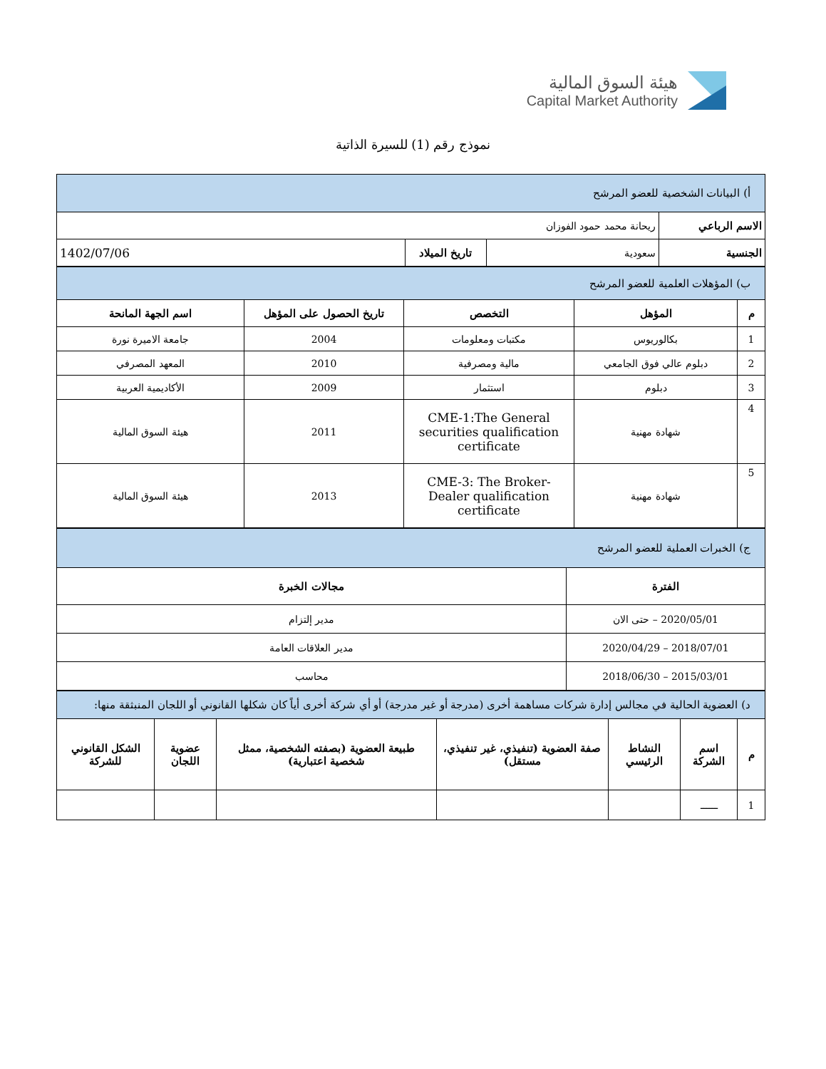هيئة السوق المالية
Capital Market Authority
نموذج رقم (1) للسيرة الذاتية
| أ) البيانات الشخصية للعضو المرشح | | | |
| الاسم الرباعي | ريحانة محمد حمود الفوزان | | |
| الجنسية | سعودية | تاريخ الميلاد | 1402/07/06 |
| ب) المؤهلات العلمية للعضو المرشح | | | | |
| م | المؤهل | التخصص | تاريخ الحصول على المؤهل | اسم الجهة المانحة |
| 1 | بكالوريوس | مكتبات ومعلومات | 2004 | جامعة الاميرة نورة |
| 2 | دبلوم عالي فوق الجامعي | مالية ومصرفية | 2010 | المعهد المصرفي |
| 3 | دبلوم | استثمار | 2009 | الأكاديمية العربية |
| 4 | شهادة مهنية | CME-1:The General securities qualification certificate | 2011 | هيئة السوق المالية |
| 5 | شهادة مهنية | CME-3: The Broker-Dealer qualification certificate | 2013 | هيئة السوق المالية |
| ج) الخبرات العملية للعضو المرشح | |
| الفترة | مجالات الخبرة |
| 2020/05/01 – حتى الان | مدير إلتزام |
| 2018/07/01 – 2020/04/29 | مدير العلاقات العامة |
| 2015/03/01 – 2018/06/30 | محاسب |
| د) العضوية الحالية في مجالس إدارة شركات مساهمة أخرى (مدرجة أو غير مدرجة) أو أي شركة أخرى أياً كان شكلها القانوني أو اللجان المنبثقة منها: | | | | | | |
| م | اسم الشركة | النشاط الرئيسي | صفة العضوية (تنفيذي، غير تنفيذي، مستقل) | طبيعة العضوية (بصفته الشخصية، ممثل شخصية اعتبارية) | عضوية اللجان | الشكل القانوني للشركة |
| 1 | ــــــ | | | | | |